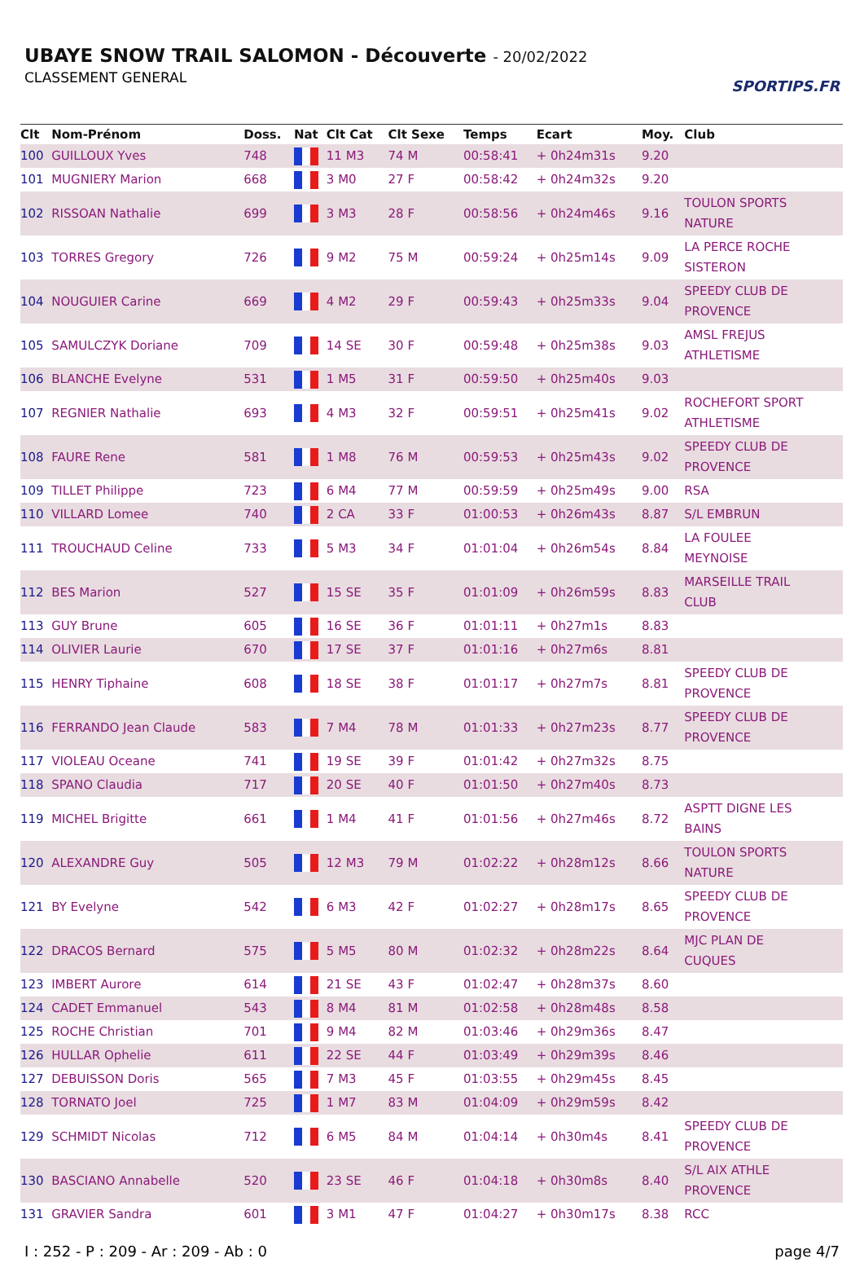UBAYE SNOW TRAIL SALOMON - Découverte - 20/02/2022
CLASSEMENT GENERAL
SPORTIPS.FR
| Clt | Nom-Prénom | Doss. | Nat | Clt Cat | Clt Sexe | Temps | Ecart | Moy. | Club |
| --- | --- | --- | --- | --- | --- | --- | --- | --- | --- |
| 100 | GUILLOUX Yves | 748 | | 11 M3 | 74 M | 00:58:41 | + 0h24m31s | 9.20 | |
| 101 | MUGNIERY Marion | 668 | | 3 M0 | 27 F | 00:58:42 | + 0h24m32s | 9.20 | |
| 102 | RISSOAN Nathalie | 699 | | 3 M3 | 28 F | 00:58:56 | + 0h24m46s | 9.16 | TOULON SPORTS NATURE |
| 103 | TORRES Gregory | 726 | | 9 M2 | 75 M | 00:59:24 | + 0h25m14s | 9.09 | LA PERCE ROCHE SISTERON |
| 104 | NOUGUIER Carine | 669 | | 4 M2 | 29 F | 00:59:43 | + 0h25m33s | 9.04 | SPEEDY CLUB DE PROVENCE |
| 105 | SAMULCZYK Doriane | 709 | | 14 SE | 30 F | 00:59:48 | + 0h25m38s | 9.03 | AMSL FREJUS ATHLETISME |
| 106 | BLANCHE Evelyne | 531 | | 1 M5 | 31 F | 00:59:50 | + 0h25m40s | 9.03 | |
| 107 | REGNIER Nathalie | 693 | | 4 M3 | 32 F | 00:59:51 | + 0h25m41s | 9.02 | ROCHEFORT SPORT ATHLETISME |
| 108 | FAURE Rene | 581 | | 1 M8 | 76 M | 00:59:53 | + 0h25m43s | 9.02 | SPEEDY CLUB DE PROVENCE |
| 109 | TILLET Philippe | 723 | | 6 M4 | 77 M | 00:59:59 | + 0h25m49s | 9.00 | RSA |
| 110 | VILLARD Lomee | 740 | | 2 CA | 33 F | 01:00:53 | + 0h26m43s | 8.87 | S/L EMBRUN |
| 111 | TROUCHAUD Celine | 733 | | 5 M3 | 34 F | 01:01:04 | + 0h26m54s | 8.84 | LA FOULEE MEYNOISE |
| 112 | BES Marion | 527 | | 15 SE | 35 F | 01:01:09 | + 0h26m59s | 8.83 | MARSEILLE TRAIL CLUB |
| 113 | GUY Brune | 605 | | 16 SE | 36 F | 01:01:11 | + 0h27m1s | 8.83 | |
| 114 | OLIVIER Laurie | 670 | | 17 SE | 37 F | 01:01:16 | + 0h27m6s | 8.81 | |
| 115 | HENRY Tiphaine | 608 | | 18 SE | 38 F | 01:01:17 | + 0h27m7s | 8.81 | SPEEDY CLUB DE PROVENCE |
| 116 | FERRANDO Jean Claude | 583 | | 7 M4 | 78 M | 01:01:33 | + 0h27m23s | 8.77 | SPEEDY CLUB DE PROVENCE |
| 117 | VIOLEAU Oceane | 741 | | 19 SE | 39 F | 01:01:42 | + 0h27m32s | 8.75 | |
| 118 | SPANO Claudia | 717 | | 20 SE | 40 F | 01:01:50 | + 0h27m40s | 8.73 | |
| 119 | MICHEL Brigitte | 661 | | 1 M4 | 41 F | 01:01:56 | + 0h27m46s | 8.72 | ASPTT DIGNE LES BAINS |
| 120 | ALEXANDRE Guy | 505 | | 12 M3 | 79 M | 01:02:22 | + 0h28m12s | 8.66 | TOULON SPORTS NATURE |
| 121 | BY Evelyne | 542 | | 6 M3 | 42 F | 01:02:27 | + 0h28m17s | 8.65 | SPEEDY CLUB DE PROVENCE |
| 122 | DRACOS Bernard | 575 | | 5 M5 | 80 M | 01:02:32 | + 0h28m22s | 8.64 | MJC PLAN DE CUQUES |
| 123 | IMBERT Aurore | 614 | | 21 SE | 43 F | 01:02:47 | + 0h28m37s | 8.60 | |
| 124 | CADET Emmanuel | 543 | | 8 M4 | 81 M | 01:02:58 | + 0h28m48s | 8.58 | |
| 125 | ROCHE Christian | 701 | | 9 M4 | 82 M | 01:03:46 | + 0h29m36s | 8.47 | |
| 126 | HULLAR Ophelie | 611 | | 22 SE | 44 F | 01:03:49 | + 0h29m39s | 8.46 | |
| 127 | DEBUISSON Doris | 565 | | 7 M3 | 45 F | 01:03:55 | + 0h29m45s | 8.45 | |
| 128 | TORNATO Joel | 725 | | 1 M7 | 83 M | 01:04:09 | + 0h29m59s | 8.42 | |
| 129 | SCHMIDT Nicolas | 712 | | 6 M5 | 84 M | 01:04:14 | + 0h30m4s | 8.41 | SPEEDY CLUB DE PROVENCE |
| 130 | BASCIANO Annabelle | 520 | | 23 SE | 46 F | 01:04:18 | + 0h30m8s | 8.40 | S/L AIX ATHLE PROVENCE |
| 131 | GRAVIER Sandra | 601 | | 3 M1 | 47 F | 01:04:27 | + 0h30m17s | 8.38 | RCC |
I : 252 - P : 209 - Ar : 209 - Ab : 0 page 4/7